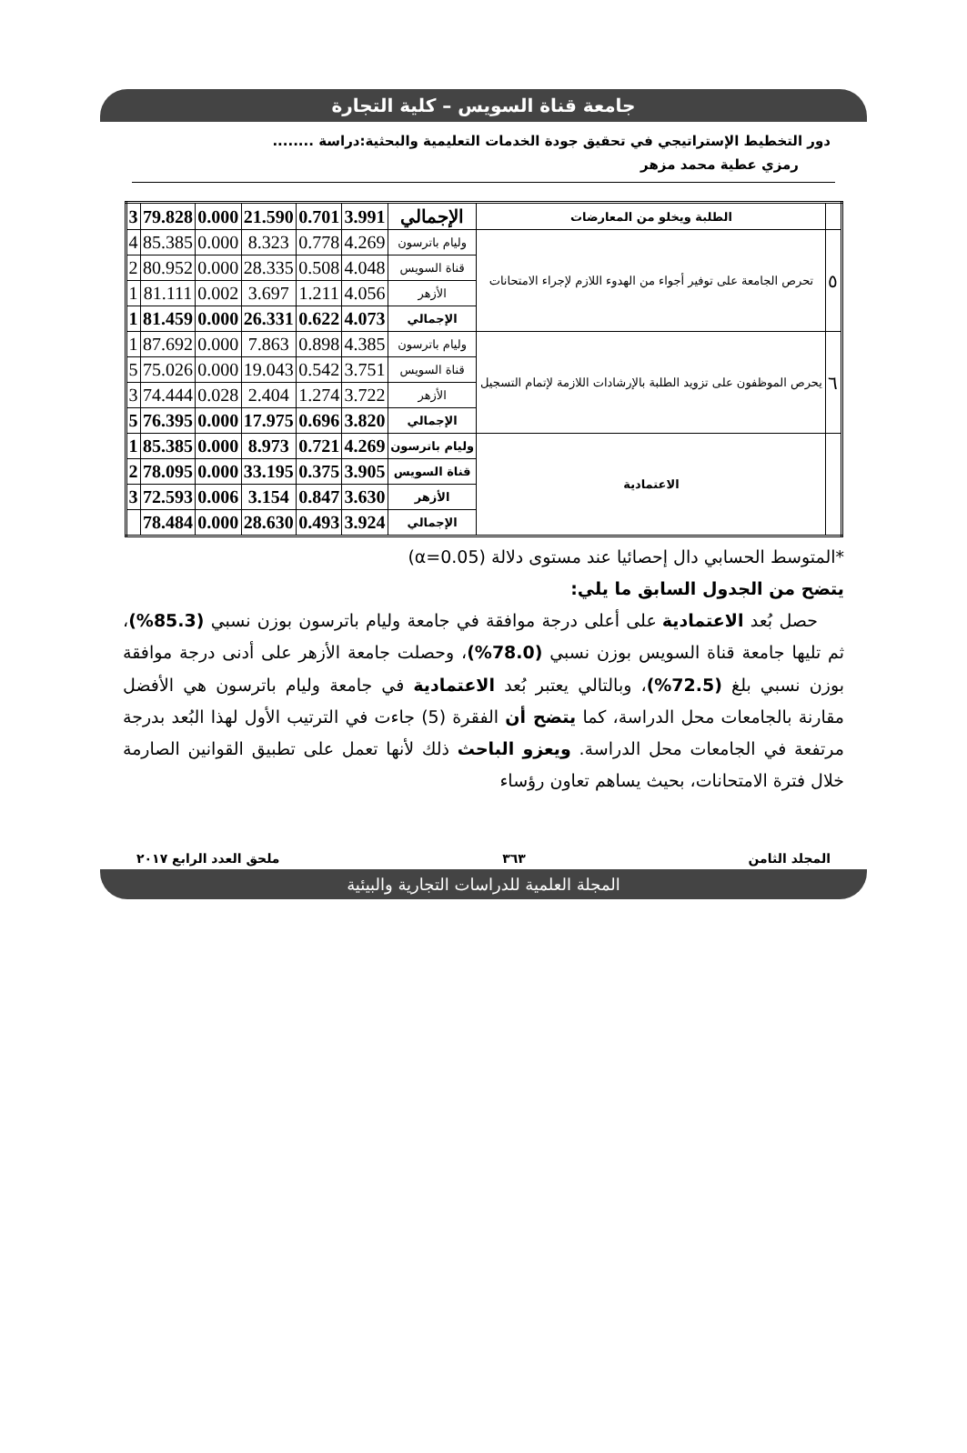جامعة قناة السويس – كلية التجارة
دور التخطيط الإستراتيجي في تحقيق جودة الخدمات التعليمية والبحثية:دراسة ........
رمزي عطية محمد مزهر
| | الطلبة ويخلو من المعارضات | الإجمالي | 3.991 | 0.701 | 21.590 | 0.000 | 79.828 | 3 |
| ٥ | تحرص الجامعة على توفير أجواء من الهدوء اللازم لإجراء الامتحانات | وليام باترسون | 4.269 | 0.778 | 8.323 | 0.000 | 85.385 | 4 |
| | | قناة السويس | 4.048 | 0.508 | 28.335 | 0.000 | 80.952 | 2 |
| | | الأزهر | 4.056 | 1.211 | 3.697 | 0.002 | 81.111 | 1 |
| | | الإجمالي | 4.073 | 0.622 | 26.331 | 0.000 | 81.459 | 1 |
| ٦ | يحرص الموظفون على تزويد الطلبة بالإرشادات اللازمة لإتمام التسجيل | وليام باترسون | 4.385 | 0.898 | 7.863 | 0.000 | 87.692 | 1 |
| | | قناة السويس | 3.751 | 0.542 | 19.043 | 0.000 | 75.026 | 5 |
| | | الأزهر | 3.722 | 1.274 | 2.404 | 0.028 | 74.444 | 3 |
| | | الإجمالي | 3.820 | 0.696 | 17.975 | 0.000 | 76.395 | 5 |
| | الاعتمادية | وليام باترسون | 4.269 | 0.721 | 8.973 | 0.000 | 85.385 | 1 |
| | | قناة السويس | 3.905 | 0.375 | 33.195 | 0.000 | 78.095 | 2 |
| | | الأزهر | 3.630 | 0.847 | 3.154 | 0.006 | 72.593 | 3 |
| | | الإجمالي | 3.924 | 0.493 | 28.630 | 0.000 | 78.484 | |
*المتوسط الحسابي دال إحصائيا عند مستوى دلالة (α=0.05)
يتضح من الجدول السابق ما يلي:
حصل بُعد الاعتمادية على أعلى درجة موافقة في جامعة وليام باترسون بوزن نسبي (85.3%)، ثم تليها جامعة قناة السويس بوزن نسبي (78.0%)، وحصلت جامعة الأزهر على أدنى درجة موافقة بوزن نسبي بلغ (72.5%)، وبالتالي يعتبر بُعد الاعتمادية في جامعة وليام باترسون هي الأفضل مقارنة بالجامعات محل الدراسة، كما يتضح أن الفقرة (5) جاءت في الترتيب الأول لهذا البُعد بدرجة مرتفعة في الجامعات محل الدراسة. ويعزو الباحث ذلك لأنها تعمل على تطبيق القوانين الصارمة خلال فترة الامتحانات، بحيث يساهم تعاون رؤساء
المجلد الثامن ٣٦٣ ملحق العدد الرابع ٢٠١٧
المجلة العلمية للدراسات التجارية والبيئية